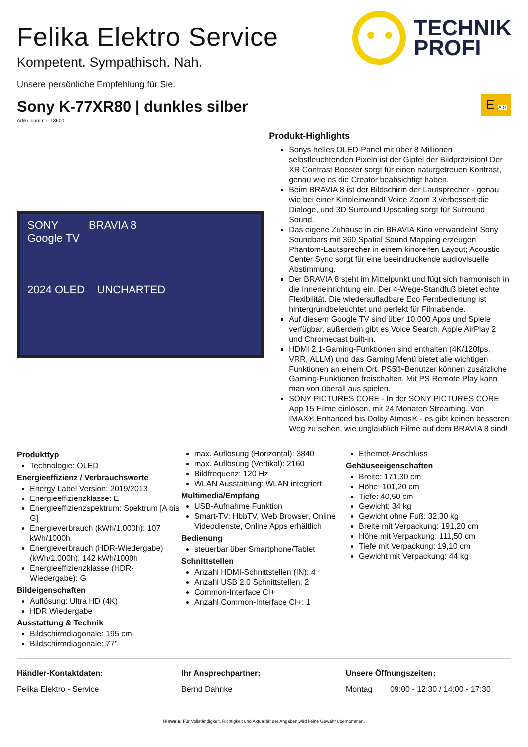TECHNIK
PROFI
Felika Elektro Service
Kompetent. Sympathisch. Nah.
Unsere persönliche Empfehlung für Sie:
Sony K-77XR80 | dunkles silber
Artikelnummer 18600
E A G
SONY BRAVIA 8
Google TV
2024 OLED UNCHARTED
Produkt-Highlights
Sonys helles OLED-Panel mit über 8 Millionen selbstleuchtenden Pixeln ist der Gipfel der Bildpräzision! Der XR Contrast Booster sorgt für einen naturgetreuen Kontrast, genau wie es die Creator beabsichtigt haben.
Beim BRAVIA 8 ist der Bildschirm der Lautsprecher - genau wie bei einer Kinoleinwand! Voice Zoom 3 verbessert die Dialoge, und 3D Surround Upscaling sorgt für Surround Sound.
Das eigene Zuhause in ein BRAVIA Kino verwandeln! Sony Soundbars mit 360 Spatial Sound Mapping erzeugen Phantom-Lautsprecher in einem kinoreifen Layout; Acoustic Center Sync sorgt für eine beeindruckende audiovisuelle Abstimmung.
Der BRAVIA 8 steht im Mittelpunkt und fügt sich harmonisch in die Inneneinrichtung ein. Der 4-Wege-Standfuß bietet echte Flexibilität. Die wiederaufladbare Eco Fernbedienung ist hintergrundbeleuchtet und perfekt für Filmabende.
Auf diesem Google TV sind über 10.000 Apps und Spiele verfügbar, außerdem gibt es Voice Search, Apple AirPlay 2 und Chromecast built-in.
HDMI 2.1-Gaming-Funktionen sind enthalten (4K/120fps, VRR, ALLM) und das Gaming Menü bietet alle wichtigen Funktionen an einem Ort. PS5®-Benutzer können zusätzliche Gaming-Funktionen freischalten. Mit PS Remote Play kann man von überall aus spielen.
SONY PICTURES CORE - In der SONY PICTURES CORE App 15 Filme einlösen, mit 24 Monaten Streaming. Von IMAX® Enhanced bis Dolby Atmos® - es gibt keinen besseren Weg zu sehen, wie unglaublich Filme auf dem BRAVIA 8 sind!
Produkttyp
Technologie: OLED
Energieeffizienz / Verbrauchswerte
Energy Label Version: 2019/2013
Energieeffizienzklasse: E
Energieeffizienzspektrum: Spektrum [A bis G]
Energieverbrauch (kWh/1.000h): 107 kWh/1000h
Energieverbrauch (HDR-Wiedergabe) (kWh/1.000h): 142 kWh/1000h
Energieeffizienzklasse (HDR-Wiedergabe): G
Bildeigenschaften
Auflösung: Ultra HD (4K)
HDR Wiedergabe
Ausstattung & Technik
Bildschirmdiagonale: 195 cm
Bildschirmdiagonale: 77"
max. Auflösung (Horizontal): 3840
max. Auflösung (Vertikal): 2160
Bildfrequenz: 120 Hz
WLAN Ausstattung: WLAN integriert
Multimedia/Empfang
USB-Aufnahme Funktion
Smart-TV: HbbTV, Web Browser, Online Videodienste, Online Apps erhältlich
Bedienung
steuerbar über Smartphone/Tablet
Schnittstellen
Anzahl HDMI-Schnittstellen (IN): 4
Anzahl USB 2.0 Schnittstellen: 2
Common-Interface CI+
Anzahl Common-Interface CI+: 1
Ethernet-Anschluss
Gehäuseeigenschaften
Breite: 171,30 cm
Höhe: 101,20 cm
Tiefe: 40,50 cm
Gewicht: 34 kg
Gewicht ohne Fuß: 32,30 kg
Breite mit Verpackung: 191,20 cm
Höhe mit Verpackung: 111,50 cm
Tiefe mit Verpackung: 19,10 cm
Gewicht mit Verpackung: 44 kg
Händler-Kontaktdaten:
Felika Elektro - Service
Ihr Ansprechpartner:
Bernd Dahnke
Unsere Öffnungszeiten:
Montag 09:00 - 12:30 / 14:00 - 17:30
Hinweis: Für Vollständigkeit, Richtigkeit und Aktualität der Angaben wird keine Gewähr übernommen.